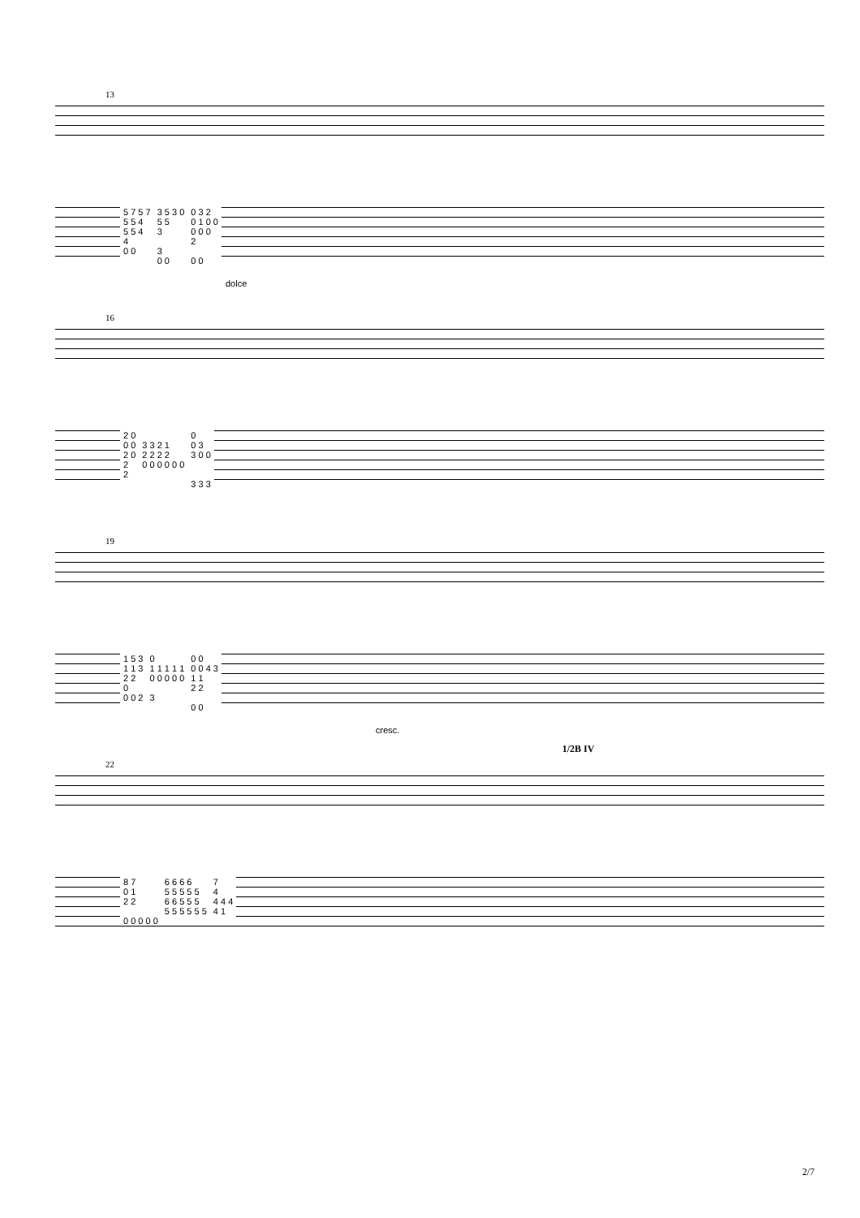13
| 5 7 5 7 | 3 5 3 0 | 0 3 2 |
| 5 5 4 | 5 5 | 0 1 0 0 |
| 5 5 4 | 3 | 0 0 0 |
| 4 | | 2 |
| 0 0 | 3 | |
| | 0 0 | 0 0 |
dolce
16
| 2 0 | | 0 |
| 0 0 | 3 3 2 1 | 0 3 |
| 2 0 | 2 2 2 2 | 3 0 0 |
| 2 | 0 0 0 0 0 0 | |
| 2 | | |
| | | 3 3 3 |
19
| 1 5 3 | 0 | 0 0 |
| 1 1 3 | 1 1 1 1 1 | 0 0 4 3 |
| 2 2 | 0 0 0 0 0 | 1 1 |
| 0 | | 2 2 |
| 0 0 2 | 3 | |
| | | 0 0 |
cresc.
1/2B IV
22
| 8 7 | 6 6 6 6 | 7 |
| 0 1 | 5 5 5 5 5 | 4 |
| 2 2 | 6 6 5 5 5 | 4 4 4 |
| | 5 5 5 5 5 5 | 4 1 |
| 0 0 0 0 0 | | |
2/7